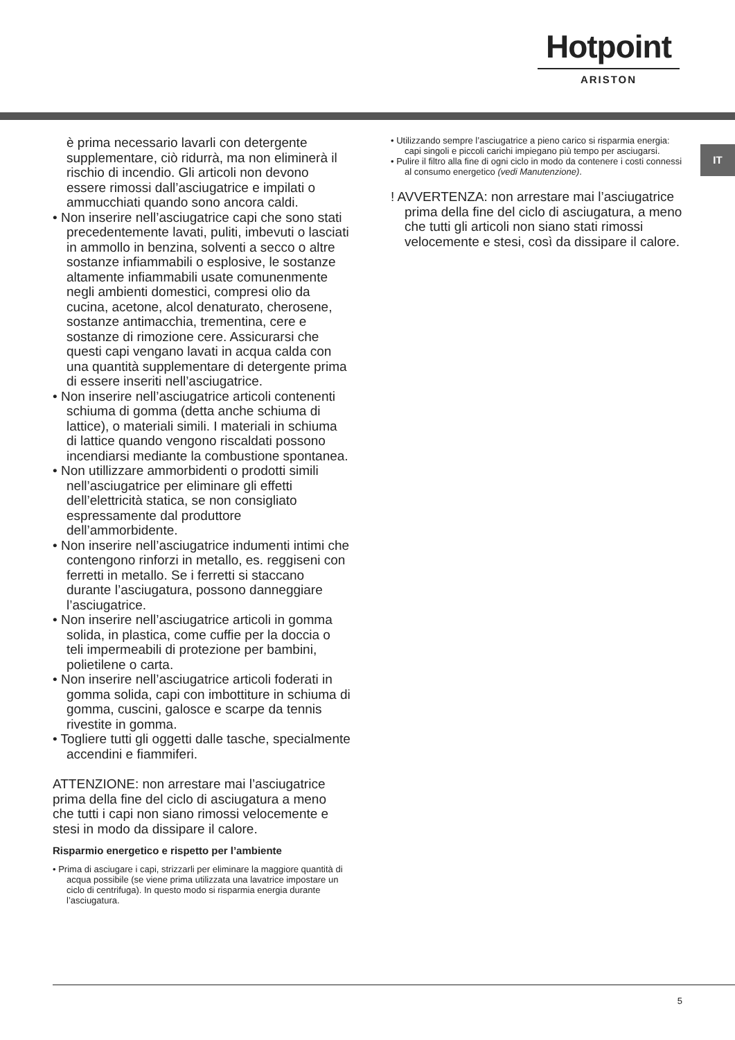Hotpoint
ARISTON
IT
è prima necessario lavarli con detergente supplementare, ciò ridurrà, ma non eliminerà il rischio di incendio. Gli articoli non devono essere rimossi dall’asciugatrice e impilati o ammucchiati quando sono ancora caldi.
• Non inserire nell’asciugatrice capi che sono stati precedentemente lavati, puliti, imbevuti o lasciati in ammollo in benzina, solventi a secco o altre sostanze infiammabili o esplosive, le sostanze altamente infiammabili usate comunenmente negli ambienti domestici, compresi olio da cucina, acetone, alcol denaturato, cherosene, sostanze antimacchia, trementina, cere e sostanze di rimozione cere. Assicurarsi che questi capi vengano lavati in acqua calda con una quantità supplementare di detergente prima di essere inseriti nell’asciugatrice.
• Non inserire nell’asciugatrice articoli contenenti schiuma di gomma (detta anche schiuma di lattice), o materiali simili. I materiali in schiuma di lattice quando vengono riscaldati possono incendiarsi mediante la combustione spontanea.
• Non utillizzare ammorbidenti o prodotti simili nell’asciugatrice per eliminare gli effetti dell’elettricità statica, se non consigliato espressamente dal produttore dell’ammorbidente.
• Non inserire nell’asciugatrice indumenti intimi che contengono rinforzi in metallo, es. reggiseni con ferretti in metallo. Se i ferretti si staccano durante l’asciugatura, possono danneggiare l’asciugatrice.
• Non inserire nell’asciugatrice articoli in gomma solida, in plastica, come cuffie per la doccia o teli impermeabili di protezione per bambini, polietilene o carta.
• Non inserire nell’asciugatrice articoli foderati in gomma solida, capi con imbottiture in schiuma di gomma, cuscini, galosce e scarpe da tennis rivestite in gomma.
• Togliere tutti gli oggetti dalle tasche, specialmente accendini e fiammiferi.
ATTENZIONE: non arrestare mai l’asciugatrice prima della fine del ciclo di asciugatura a meno che tutti i capi non siano rimossi velocemente e stesi in modo da dissipare il calore.
Risparmio energetico e rispetto per l’ambiente
• Prima di asciugare i capi, strizzarli per eliminare la maggiore quantità di acqua possibile (se viene prima utilizzata una lavatrice impostare un ciclo di centrifuga). In questo modo si risparmia energia durante l’asciugatura.
• Utilizzando sempre l’asciugatrice a pieno carico si risparmia energia: capi singoli e piccoli carichi impiegano più tempo per asciugarsi.
• Pulire il filtro alla fine di ogni ciclo in modo da contenere i costi connessi al consumo energetico (vedi Manutenzione).
! AVVERTENZA: non arrestare mai l’asciugatrice prima della fine del ciclo di asciugatura, a meno che tutti gli articoli non siano stati rimossi velocemente e stesi, così da dissipare il calore.
5